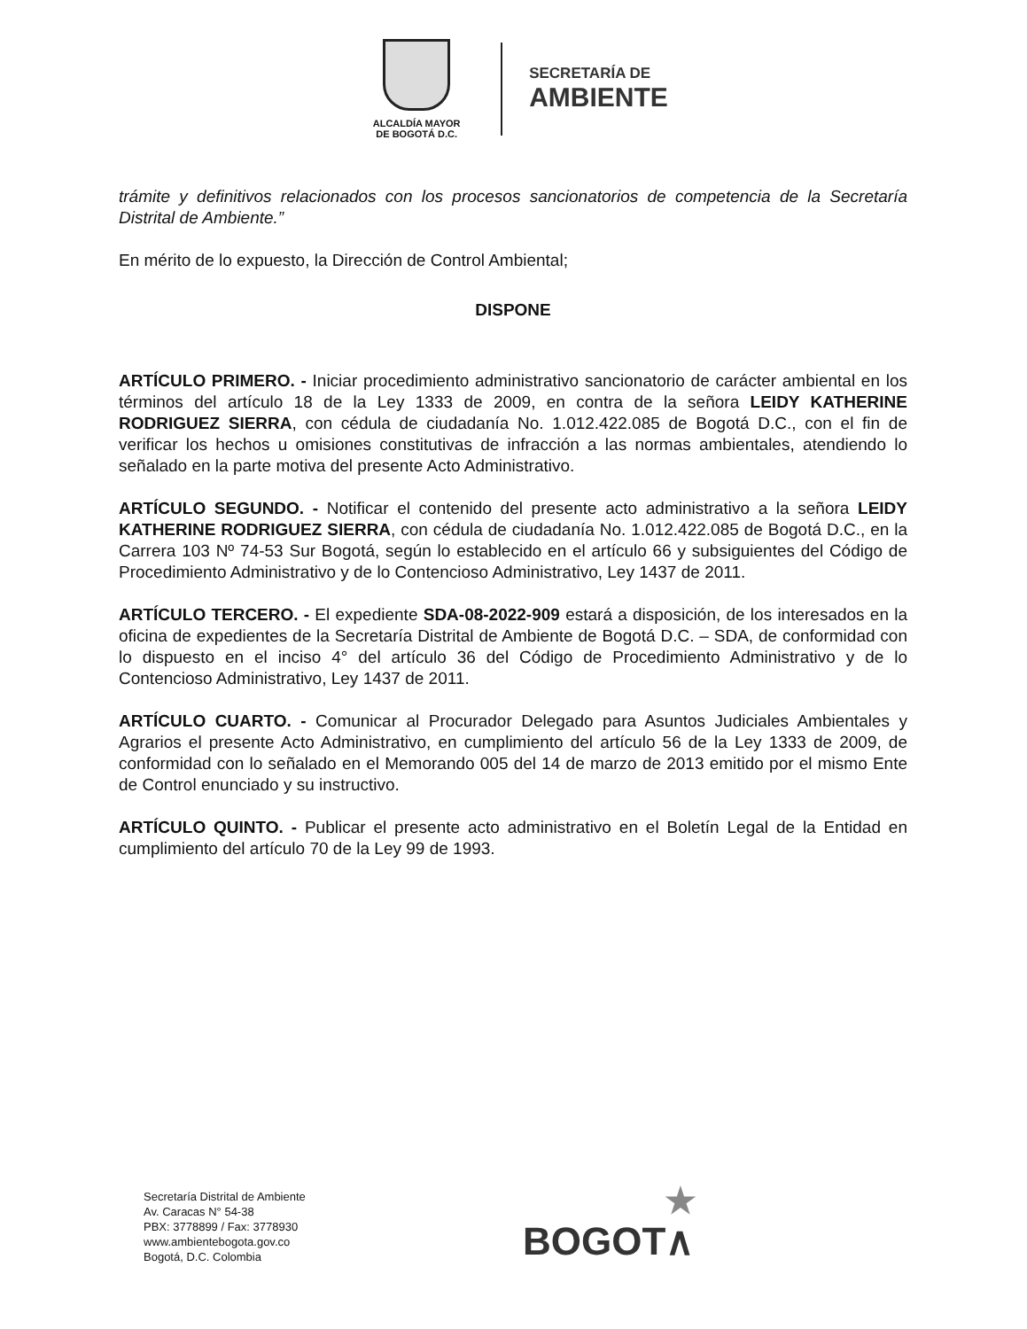ALCALDÍA MAYOR
DE BOGOTÁ D.C.
SECRETARÍA DE
AMBIENTE
trámite y definitivos relacionados con los procesos sancionatorios de competencia de la Secretaría Distrital de Ambiente.”
En mérito de lo expuesto, la Dirección de Control Ambiental;
DISPONE
ARTÍCULO PRIMERO. - Iniciar procedimiento administrativo sancionatorio de carácter ambiental en los términos del artículo 18 de la Ley 1333 de 2009, en contra de la señora LEIDY KATHERINE RODRIGUEZ SIERRA, con cédula de ciudadanía No. 1.012.422.085 de Bogotá D.C., con el fin de verificar los hechos u omisiones constitutivas de infracción a las normas ambientales, atendiendo lo señalado en la parte motiva del presente Acto Administrativo.
ARTÍCULO SEGUNDO. - Notificar el contenido del presente acto administrativo a la señora LEIDY KATHERINE RODRIGUEZ SIERRA, con cédula de ciudadanía No. 1.012.422.085 de Bogotá D.C., en la Carrera 103 Nº 74-53 Sur Bogotá, según lo establecido en el artículo 66 y subsiguientes del Código de Procedimiento Administrativo y de lo Contencioso Administrativo, Ley 1437 de 2011.
ARTÍCULO TERCERO. - El expediente SDA-08-2022-909 estará a disposición, de los interesados en la oficina de expedientes de la Secretaría Distrital de Ambiente de Bogotá D.C. – SDA, de conformidad con lo dispuesto en el inciso 4° del artículo 36 del Código de Procedimiento Administrativo y de lo Contencioso Administrativo, Ley 1437 de 2011.
ARTÍCULO CUARTO. - Comunicar al Procurador Delegado para Asuntos Judiciales Ambientales y Agrarios el presente Acto Administrativo, en cumplimiento del artículo 56 de la Ley 1333 de 2009, de conformidad con lo señalado en el Memorando 005 del 14 de marzo de 2013 emitido por el mismo Ente de Control enunciado y su instructivo.
ARTÍCULO QUINTO. - Publicar el presente acto administrativo en el Boletín Legal de la Entidad en cumplimiento del artículo 70 de la Ley 99 de 1993.
Secretaría Distrital de Ambiente
Av. Caracas N° 54-38
PBX: 3778899 / Fax: 3778930
www.ambientebogota.gov.co
Bogotá, D.C. Colombia
★
BOGOT∧